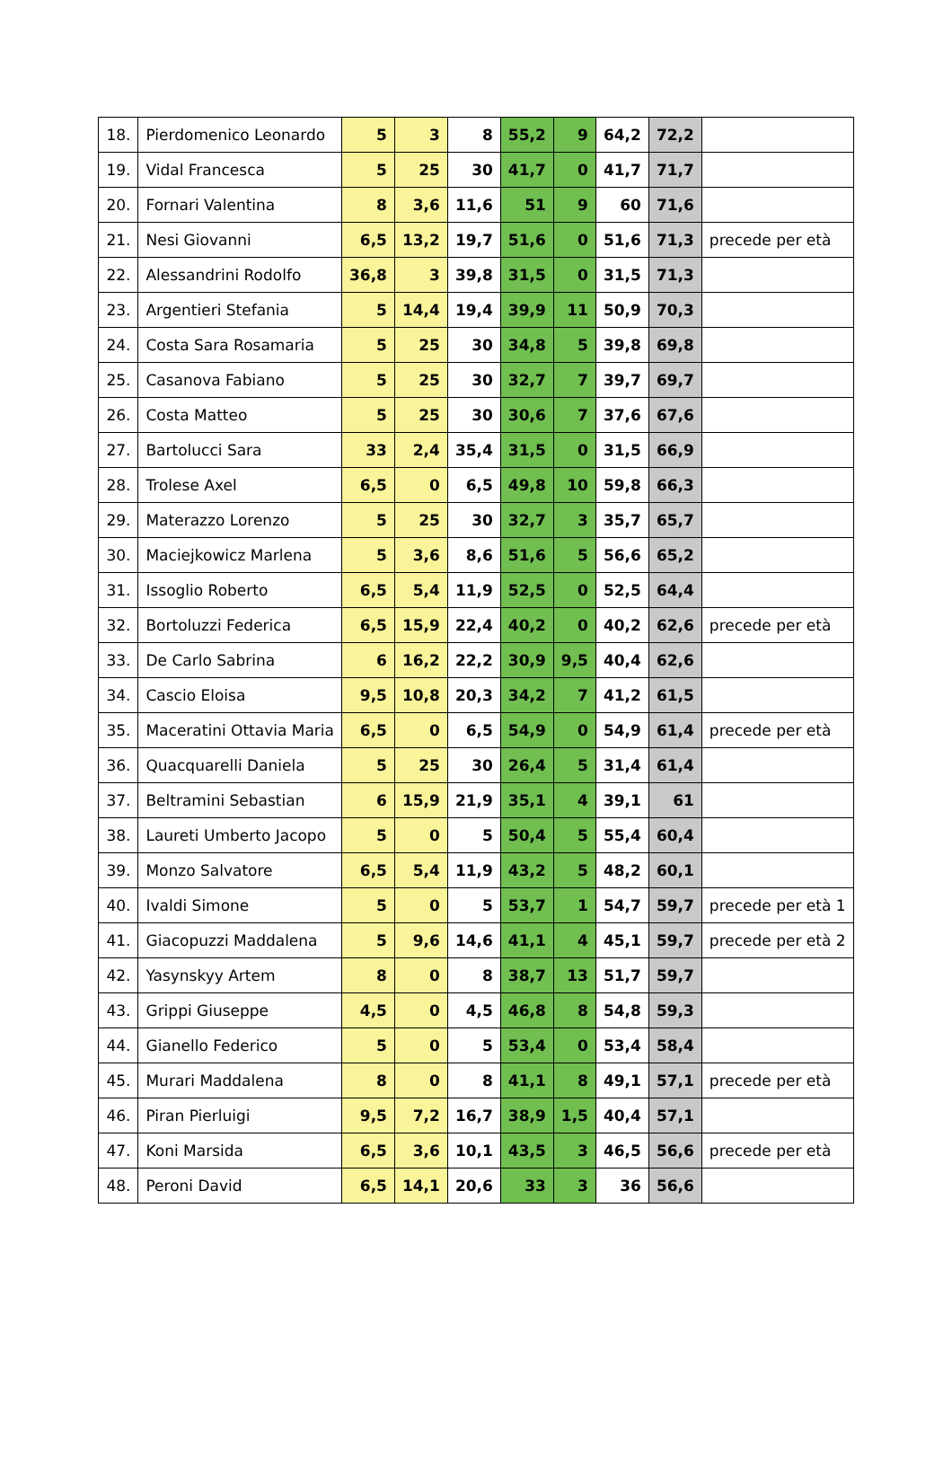| 18. | Pierdomenico Leonardo | 5 | 3 | 8 | 55,2 | 9 | 64,2 | 72,2 | |
| 19. | Vidal Francesca | 5 | 25 | 30 | 41,7 | 0 | 41,7 | 71,7 | |
| 20. | Fornari Valentina | 8 | 3,6 | 11,6 | 51 | 9 | 60 | 71,6 | |
| 21. | Nesi Giovanni | 6,5 | 13,2 | 19,7 | 51,6 | 0 | 51,6 | 71,3 | precede per età |
| 22. | Alessandrini Rodolfo | 36,8 | 3 | 39,8 | 31,5 | 0 | 31,5 | 71,3 | |
| 23. | Argentieri Stefania | 5 | 14,4 | 19,4 | 39,9 | 11 | 50,9 | 70,3 | |
| 24. | Costa Sara Rosamaria | 5 | 25 | 30 | 34,8 | 5 | 39,8 | 69,8 | |
| 25. | Casanova Fabiano | 5 | 25 | 30 | 32,7 | 7 | 39,7 | 69,7 | |
| 26. | Costa Matteo | 5 | 25 | 30 | 30,6 | 7 | 37,6 | 67,6 | |
| 27. | Bartolucci Sara | 33 | 2,4 | 35,4 | 31,5 | 0 | 31,5 | 66,9 | |
| 28. | Trolese Axel | 6,5 | 0 | 6,5 | 49,8 | 10 | 59,8 | 66,3 | |
| 29. | Materazzo Lorenzo | 5 | 25 | 30 | 32,7 | 3 | 35,7 | 65,7 | |
| 30. | Maciejkowicz Marlena | 5 | 3,6 | 8,6 | 51,6 | 5 | 56,6 | 65,2 | |
| 31. | Issoglio Roberto | 6,5 | 5,4 | 11,9 | 52,5 | 0 | 52,5 | 64,4 | |
| 32. | Bortoluzzi Federica | 6,5 | 15,9 | 22,4 | 40,2 | 0 | 40,2 | 62,6 | precede per età |
| 33. | De Carlo Sabrina | 6 | 16,2 | 22,2 | 30,9 | 9,5 | 40,4 | 62,6 | |
| 34. | Cascio Eloisa | 9,5 | 10,8 | 20,3 | 34,2 | 7 | 41,2 | 61,5 | |
| 35. | Maceratini Ottavia Maria | 6,5 | 0 | 6,5 | 54,9 | 0 | 54,9 | 61,4 | precede per età |
| 36. | Quacquarelli Daniela | 5 | 25 | 30 | 26,4 | 5 | 31,4 | 61,4 | |
| 37. | Beltramini Sebastian | 6 | 15,9 | 21,9 | 35,1 | 4 | 39,1 | 61 | |
| 38. | Laureti Umberto Jacopo | 5 | 0 | 5 | 50,4 | 5 | 55,4 | 60,4 | |
| 39. | Monzo Salvatore | 6,5 | 5,4 | 11,9 | 43,2 | 5 | 48,2 | 60,1 | |
| 40. | Ivaldi Simone | 5 | 0 | 5 | 53,7 | 1 | 54,7 | 59,7 | precede per età 1 |
| 41. | Giacopuzzi Maddalena | 5 | 9,6 | 14,6 | 41,1 | 4 | 45,1 | 59,7 | precede per età 2 |
| 42. | Yasynskyy Artem | 8 | 0 | 8 | 38,7 | 13 | 51,7 | 59,7 | |
| 43. | Grippi Giuseppe | 4,5 | 0 | 4,5 | 46,8 | 8 | 54,8 | 59,3 | |
| 44. | Gianello Federico | 5 | 0 | 5 | 53,4 | 0 | 53,4 | 58,4 | |
| 45. | Murari Maddalena | 8 | 0 | 8 | 41,1 | 8 | 49,1 | 57,1 | precede per età |
| 46. | Piran Pierluigi | 9,5 | 7,2 | 16,7 | 38,9 | 1,5 | 40,4 | 57,1 | |
| 47. | Koni Marsida | 6,5 | 3,6 | 10,1 | 43,5 | 3 | 46,5 | 56,6 | precede per età |
| 48. | Peroni David | 6,5 | 14,1 | 20,6 | 33 | 3 | 36 | 56,6 | |